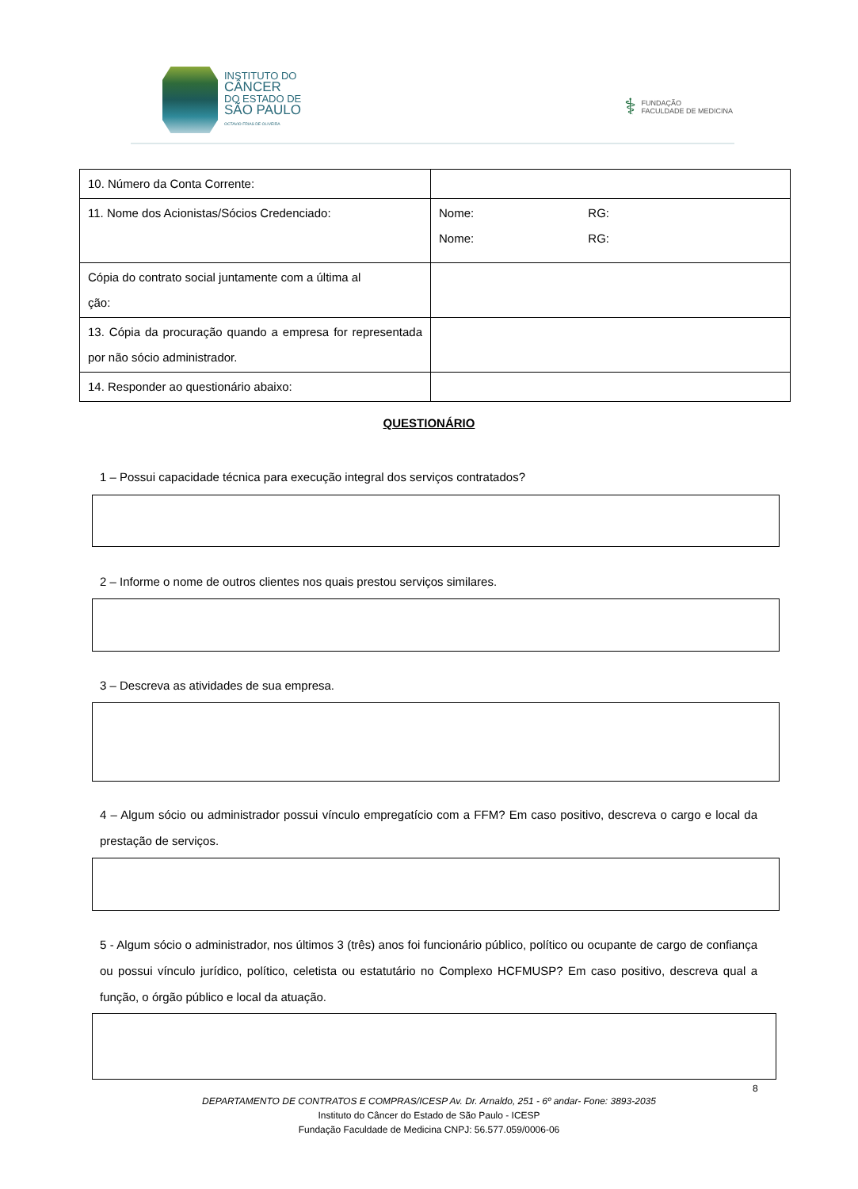INSTITUTO DO
CÂNCER
DO ESTADO DE
SÃO PAULO
OCTAVIO FRIAS DE OLIVEIRA
⚕ FUNDAÇÃO
FACULDADE DE MEDICINA
| 10. Número da Conta Corrente: | |
| 11. Nome dos Acionistas/Sócios Credenciado: | Nome: RG: Nome: RG: |
| Cópia do contrato social juntamente com a última al ção: | |
| 13. Cópia da procuração quando a empresa for representada por não sócio administrador. | |
| 14. Responder ao questionário abaixo: | |
QUESTIONÁRIO
1 – Possui capacidade técnica para execução integral dos serviços contratados?
2 – Informe o nome de outros clientes nos quais prestou serviços similares.
3 – Descreva as atividades de sua empresa.
4 – Algum sócio ou administrador possui vínculo empregatício com a FFM? Em caso positivo, descreva o cargo e local da prestação de serviços.
5 - Algum sócio o administrador, nos últimos 3 (três) anos foi funcionário público, político ou ocupante de cargo de confiança ou possui vínculo jurídico, político, celetista ou estatutário no Complexo HCFMUSP? Em caso positivo, descreva qual a função, o órgão público e local da atuação.
8
DEPARTAMENTO DE CONTRATOS E COMPRAS/ICESP Av. Dr. Arnaldo, 251 - 6º andar- Fone: 3893-2035
Instituto do Câncer do Estado de São Paulo - ICESP
Fundação Faculdade de Medicina CNPJ: 56.577.059/0006-06